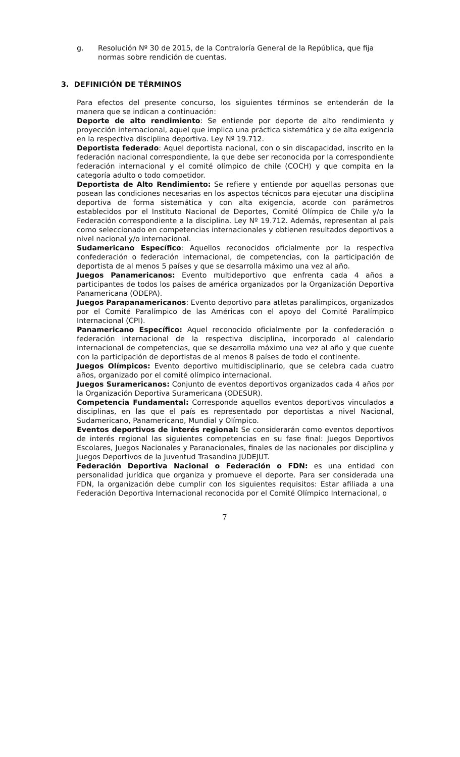g. Resolución Nº 30 de 2015, de la Contraloría General de la República, que fija normas sobre rendición de cuentas.
3. DEFINICIÓN DE TÉRMINOS
Para efectos del presente concurso, los siguientes términos se entenderán de la manera que se indican a continuación:
Deporte de alto rendimiento: Se entiende por deporte de alto rendimiento y proyección internacional, aquel que implica una práctica sistemática y de alta exigencia en la respectiva disciplina deportiva. Ley Nº 19.712.
Deportista federado: Aquel deportista nacional, con o sin discapacidad, inscrito en la federación nacional correspondiente, la que debe ser reconocida por la correspondiente federación internacional y el comité olímpico de chile (COCH) y que compita en la categoría adulto o todo competidor.
Deportista de Alto Rendimiento: Se refiere y entiende por aquellas personas que posean las condiciones necesarias en los aspectos técnicos para ejecutar una disciplina deportiva de forma sistemática y con alta exigencia, acorde con parámetros establecidos por el Instituto Nacional de Deportes, Comité Olímpico de Chile y/o la Federación correspondiente a la disciplina. Ley Nº 19.712. Además, representan al país como seleccionado en competencias internacionales y obtienen resultados deportivos a nivel nacional y/o internacional.
Sudamericano Específico: Aquellos reconocidos oficialmente por la respectiva confederación o federación internacional, de competencias, con la participación de deportista de al menos 5 países y que se desarrolla máximo una vez al año.
Juegos Panamericanos: Evento multideportivo que enfrenta cada 4 años a participantes de todos los países de américa organizados por la Organización Deportiva Panamericana (ODEPA).
Juegos Parapanamericanos: Evento deportivo para atletas paralímpicos, organizados por el Comité Paralímpico de las Américas con el apoyo del Comité Paralímpico Internacional (CPI).
Panamericano Específico: Aquel reconocido oficialmente por la confederación o federación internacional de la respectiva disciplina, incorporado al calendario internacional de competencias, que se desarrolla máximo una vez al año y que cuente con la participación de deportistas de al menos 8 países de todo el continente.
Juegos Olímpicos: Evento deportivo multidisciplinario, que se celebra cada cuatro años, organizado por el comité olímpico internacional.
Juegos Suramericanos: Conjunto de eventos deportivos organizados cada 4 años por la Organización Deportiva Suramericana (ODESUR).
Competencia Fundamental: Corresponde aquellos eventos deportivos vinculados a disciplinas, en las que el país es representado por deportistas a nivel Nacional, Sudamericano, Panamericano, Mundial y Olímpico.
Eventos deportivos de interés regional: Se considerarán como eventos deportivos de interés regional las siguientes competencias en su fase final: Juegos Deportivos Escolares, Juegos Nacionales y Paranacionales, finales de las nacionales por disciplina y Juegos Deportivos de la Juventud Trasandina JUDEJUT.
Federación Deportiva Nacional o Federación o FDN: es una entidad con personalidad jurídica que organiza y promueve el deporte. Para ser considerada una FDN, la organización debe cumplir con los siguientes requisitos: Estar afiliada a una Federación Deportiva Internacional reconocida por el Comité Olímpico Internacional, o
7